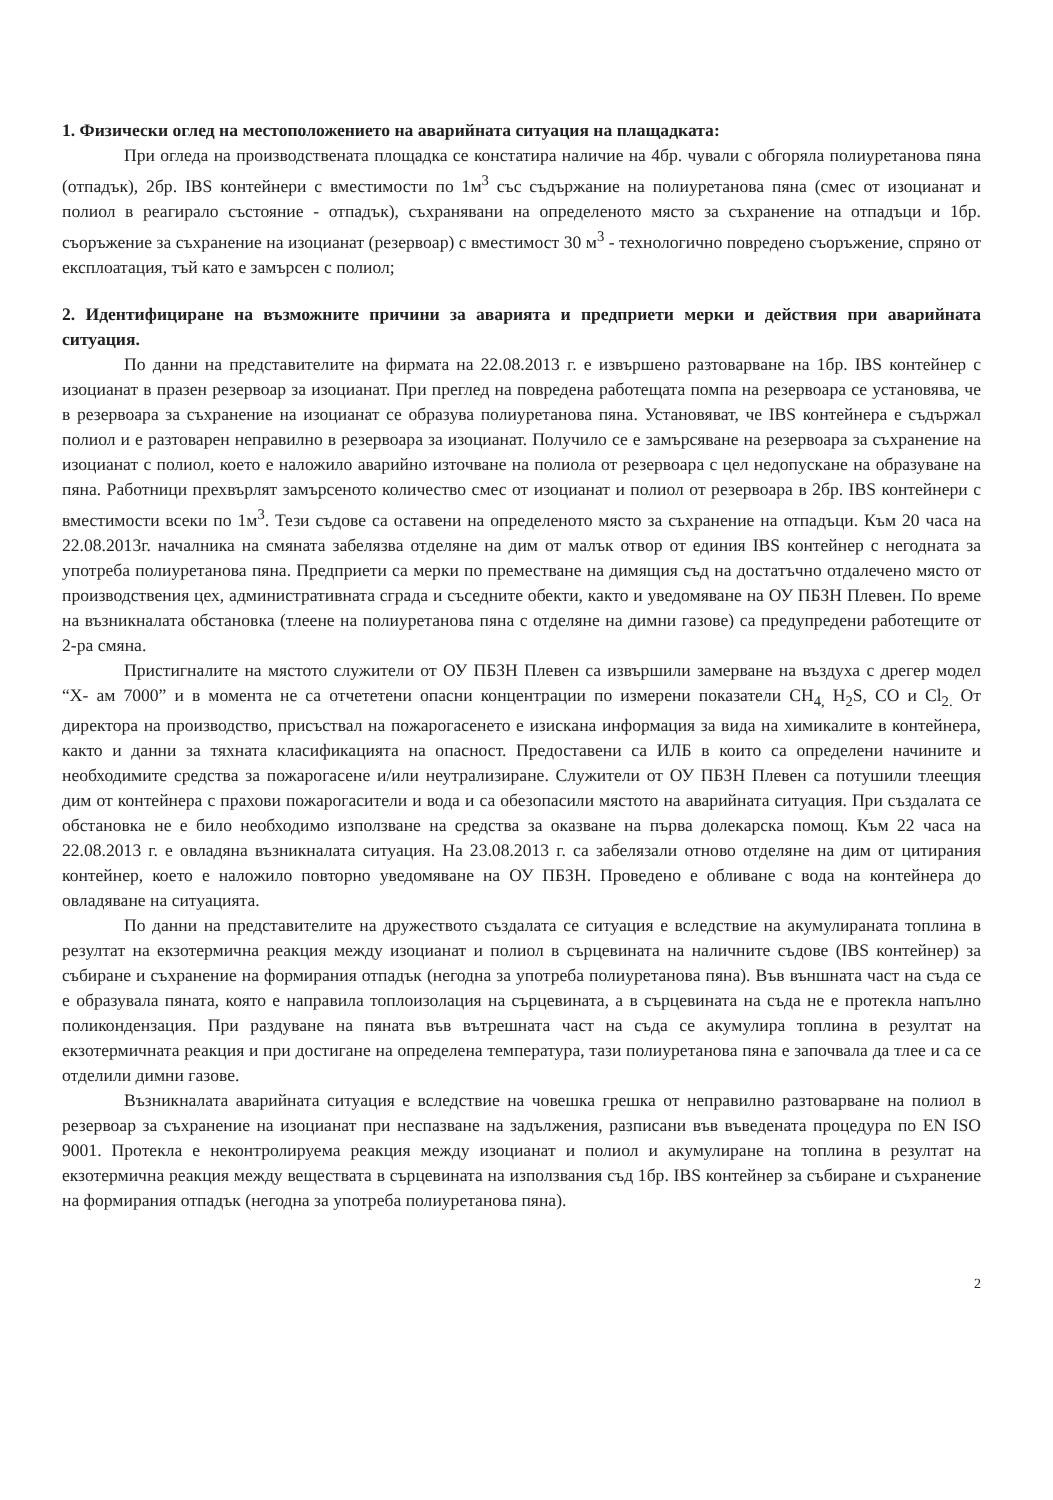1. Физически оглед на местоположението на аварийната ситуация на плащадката:
При огледа на производствената площадка се констатира наличие на 4бр. чували с обгоряла полиуретанова пяна (отпадък), 2бр. IBS контейнери с вместимости по 1м<sup>3</sup> със съдържание на полиуретанова пяна (смес от изоцианат и полиол в реагирало състояние - отпадък), съхранявани на определеното място за съхранение на отпадъци и 1бр. съоръжение за съхранение на изоцианат (резервоар) с вместимост 30 м<sup>3</sup> - технологично повредено съоръжение, спряно от експлоатация, тъй като е замърсен с полиол;
2. Идентифициране на възможните причини за аварията и предприети мерки и действия при аварийната ситуация.
По данни на представителите на фирмата на 22.08.2013 г. е извършено разтоварване на 1бр. IBS контейнер с изоцианат в празен резервоар за изоцианат. При преглед на повредена работещата помпа на резервоара се установява, че в резервоара за съхранение на изоцианат се образува полиуретанова пяна. Установяват, че IBS контейнера е съдържал полиол и е разтоварен неправилно в резервоара за изоцианат. Получило се е замърсяване на резервоара за съхранение на изоцианат с полиол, което е наложило аварийно източване на полиола от резервоара с цел недопускане на образуване на пяна. Работници прехвърлят замърсеното количество смес от изоцианат и полиол от резервоара в 2бр. IBS контейнери с вместимости всеки по 1м<sup>3</sup>. Тези съдове са оставени на определеното място за съхранение на отпадъци. Към 20 часа на 22.08.2013г. началника на смяната забелязва отделяне на дим от малък отвор от единия IBS контейнер с негодната за употреба полиуретанова пяна. Предприети са мерки по преместване на димящия съд на достатъчно отдалечено място от производствения цех, административната сграда и съседните обекти, както и уведомяване на ОУ ПБЗН Плевен. По време на възникналата обстановка (тлеене на полиуретанова пяна с отделяне на димни газове) са предупредени работещите от 2-ра смяна.
Пристигналите на мястото служители от ОУ ПБЗН Плевен са извършили замерване на въздуха с дрегер модел “Х- ам 7000” и в момента не са отчететени опасни концентрации по измерени показатели CH<sub>4,</sub> H<sub>2</sub>S, CO и Cl<sub>2.</sub> От директора на производство, присъствал на пожарогасенето е изискана информация за вида на химикалите в контейнера, както и данни за тяхната класификацията на опасност. Предоставени са ИЛБ в които са определени начините и необходимите средства за пожарогасене и/или неутрализиране. Служители от ОУ ПБЗН Плевен са потушили тлеещия дим от контейнера с прахови пожарогасители и вода и са обезопасили мястото на аварийната ситуация. При създалата се обстановка не е било необходимо използване на средства за оказване на първа долекарска помощ. Към 22 часа на 22.08.2013 г. е овладяна възникналата ситуация. На 23.08.2013 г. са забелязали отново отделяне на дим от цитирания контейнер, което е наложило повторно уведомяване на ОУ ПБЗН. Проведено е обливане с вода на контейнера до овладяване на ситуацията.
По данни на представителите на дружеството създалата се ситуация е вследствие на акумулираната топлина в резултат на екзотермична реакция между изоцианат и полиол в сърцевината на наличните съдове (IBS контейнер) за събиране и съхранение на формирания отпадък (негодна за употреба полиуретанова пяна). Във външната част на съда се е образувала пяната, която е направила топлоизолация на сърцевината, а в сърцевината на съда не е протекла напълно поликондензация. При раздуване на пяната във вътрешната част на съда се акумулира топлина в резултат на екзотермичната реакция и при достигане на определена температура, тази полиуретанова пяна е започвала да тлее и са се отделили димни газове.
Възникналата аварийната ситуация е вследствие на човешка грешка от неправилно разтоварване на полиол в резервоар за съхранение на изоцианат при неспазване на задължения, разписани във въведената процедура по EN ISO 9001. Протекла е неконтролируема реакция между изоцианат и полиол и акумулиране на топлина в резултат на екзотермична реакция между веществата в сърцевината на използвания съд 1бр. IBS контейнер за събиране и съхранение на формирания отпадък (негодна за употреба полиуретанова пяна).
2